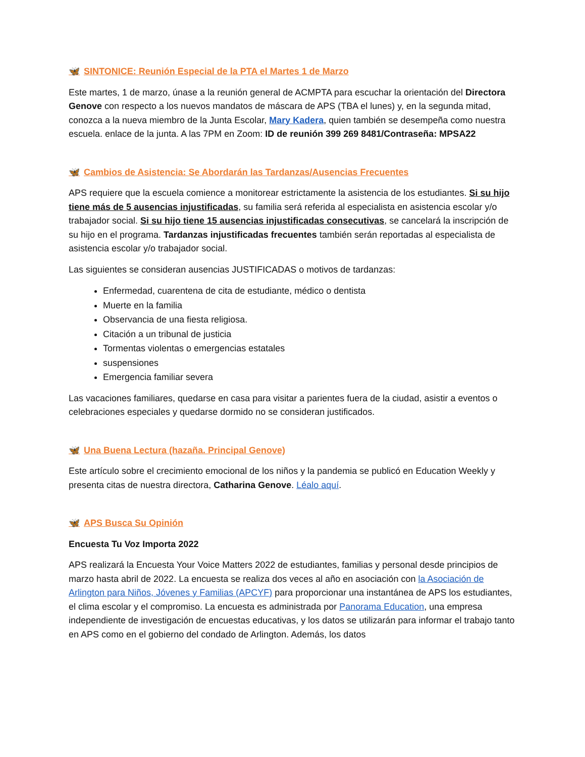🦋 SINTONICE: Reunión Especial de la PTA el Martes 1 de Marzo
Este martes, 1 de marzo, únase a la reunión general de ACMPTA para escuchar la orientación del Directora Genove con respecto a los nuevos mandatos de máscara de APS (TBA el lunes) y, en la segunda mitad, conozca a la nueva miembro de la Junta Escolar, Mary Kadera, quien también se desempeña como nuestra escuela. enlace de la junta. A las 7PM en Zoom: ID de reunión 399 269 8481/Contraseña: MPSA22
🦋 Cambios de Asistencia: Se Abordarán las Tardanzas/Ausencias Frecuentes
APS requiere que la escuela comience a monitorear estrictamente la asistencia de los estudiantes. Si su hijo tiene más de 5 ausencias injustificadas, su familia será referida al especialista en asistencia escolar y/o trabajador social. Si su hijo tiene 15 ausencias injustificadas consecutivas, se cancelará la inscripción de su hijo en el programa. Tardanzas injustificadas frecuentes también serán reportadas al especialista de asistencia escolar y/o trabajador social.
Las siguientes se consideran ausencias JUSTIFICADAS o motivos de tardanzas:
Enfermedad, cuarentena de cita de estudiante, médico o dentista
Muerte en la familia
Observancia de una fiesta religiosa.
Citación a un tribunal de justicia
Tormentas violentas o emergencias estatales
suspensiones
Emergencia familiar severa
Las vacaciones familiares, quedarse en casa para visitar a parientes fuera de la ciudad, asistir a eventos o celebraciones especiales y quedarse dormido no se consideran justificados.
🦋 Una Buena Lectura (hazaña. Principal Genove)
Este artículo sobre el crecimiento emocional de los niños y la pandemia se publicó en Education Weekly y presenta citas de nuestra directora, Catharina Genove. Léalo aquí.
🦋 APS Busca Su Opinión
Encuesta Tu Voz Importa 2022
APS realizará la Encuesta Your Voice Matters 2022 de estudiantes, familias y personal desde principios de marzo hasta abril de 2022. La encuesta se realiza dos veces al año en asociación con la Asociación de Arlington para Niños, Jóvenes y Familias (APCYF) para proporcionar una instantánea de APS los estudiantes, el clima escolar y el compromiso. La encuesta es administrada por Panorama Education, una empresa independiente de investigación de encuestas educativas, y los datos se utilizarán para informar el trabajo tanto en APS como en el gobierno del condado de Arlington. Además, los datos